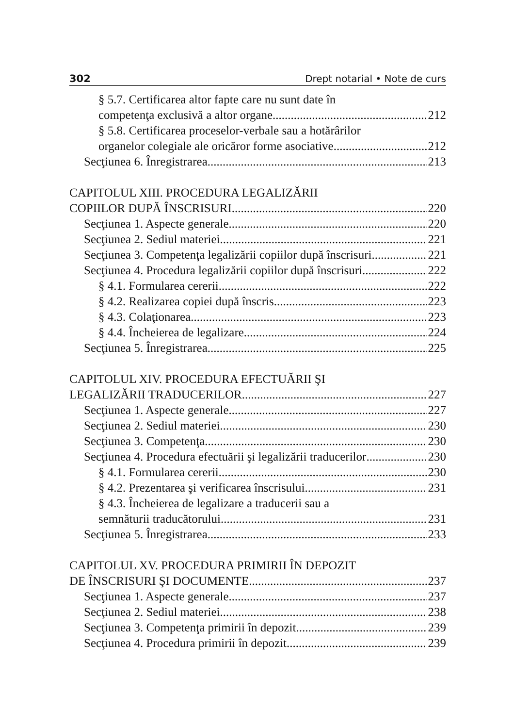302 Drept notarial • Note de curs
§ 5.7. Certificarea altor fapte care nu sunt date în
competenţa exclusivă a altor organe 212
§ 5.8. Certificarea proceselor-verbale sau a hotărârilor
organelor colegiale ale oricăror forme asociative 212
Secţiunea 6. Înregistrarea 213
CAPITOLUL XIII. PROCEDURA LEGALIZĂRII
COPIILOR DUPĂ ÎNSCRISURI 220
Secţiunea 1. Aspecte generale 220
Secţiunea 2. Sediul materiei 221
Secţiunea 3. Competenţa legalizării copiilor după înscrisuri 221
Secţiunea 4. Procedura legalizării copiilor după înscrisuri 222
§ 4.1. Formularea cererii 222
§ 4.2. Realizarea copiei după înscris 223
§ 4.3. Colaţionarea 223
§ 4.4. Încheierea de legalizare 224
Secţiunea 5. Înregistrarea 225
CAPITOLUL XIV. PROCEDURA EFECTUĂRII ŞI
LEGALIZĂRII TRADUCERILOR 227
Secţiunea 1. Aspecte generale 227
Secţiunea 2. Sediul materiei 230
Secţiunea 3. Competenţa 230
Secţiunea 4. Procedura efectuării şi legalizării traducerilor 230
§ 4.1. Formularea cererii 230
§ 4.2. Prezentarea şi verificarea înscrisului 231
§ 4.3. Încheierea de legalizare a traducerii sau a
semnăturii traducătorului 231
Secţiunea 5. Înregistrarea 233
CAPITOLUL XV. PROCEDURA PRIMIRII ÎN DEPOZIT
DE ÎNSCRISURI ŞI DOCUMENTE 237
Secţiunea 1. Aspecte generale 237
Secţiunea 2. Sediul materiei 238
Secţiunea 3. Competenţa primirii în depozit 239
Secţiunea 4. Procedura primirii în depozit 239